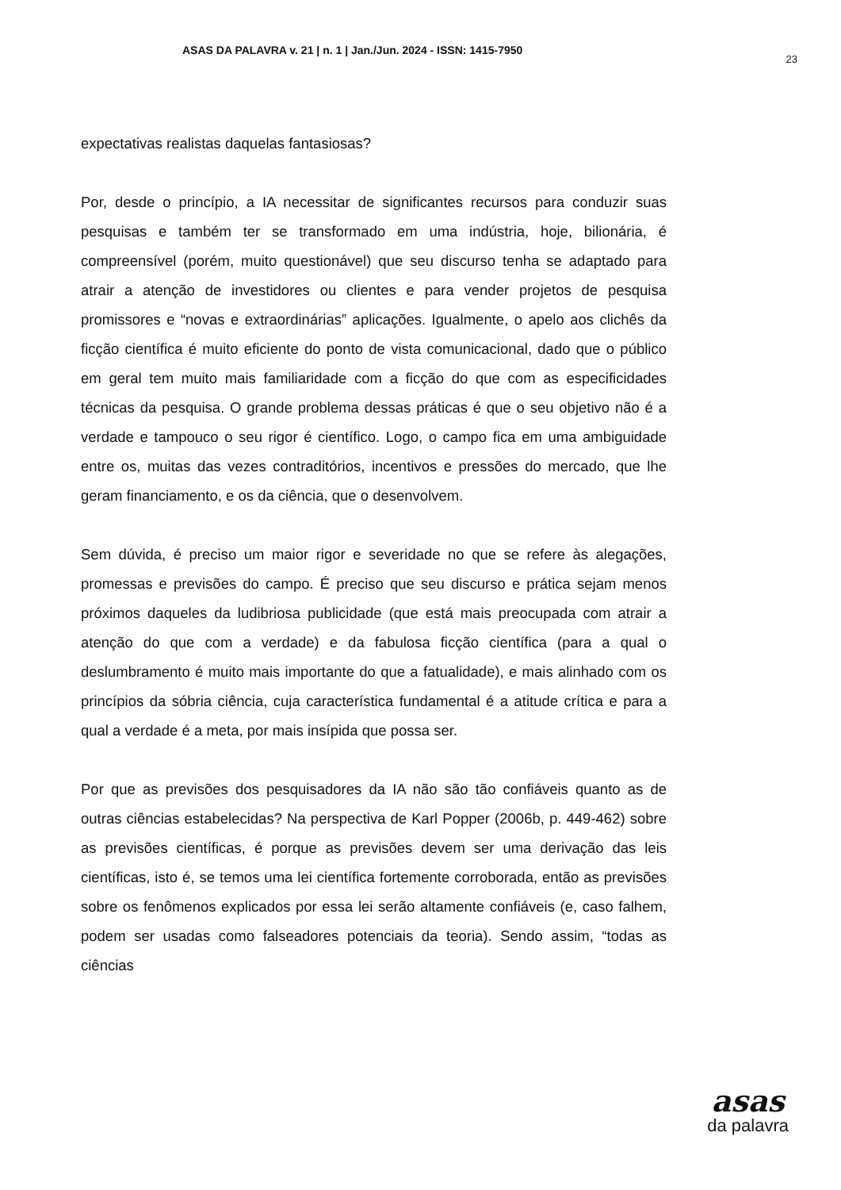ASAS DA PALAVRA v. 21 | n. 1 | Jan./Jun. 2024 - ISSN: 1415-7950 23
expectativas realistas daquelas fantasiosas?
Por, desde o princípio, a IA necessitar de significantes recursos para conduzir suas pesquisas e também ter se transformado em uma indústria, hoje, bilionária, é compreensível (porém, muito questionável) que seu discurso tenha se adaptado para atrair a atenção de investidores ou clientes e para vender projetos de pesquisa promissores e “novas e extraordinárias” aplicações. Igualmente, o apelo aos clichês da ficção científica é muito eficiente do ponto de vista comunicacional, dado que o público em geral tem muito mais familiaridade com a ficção do que com as especificidades técnicas da pesquisa. O grande problema dessas práticas é que o seu objetivo não é a verdade e tampouco o seu rigor é científico. Logo, o campo fica em uma ambiguidade entre os, muitas das vezes contraditórios, incentivos e pressões do mercado, que lhe geram financiamento, e os da ciência, que o desenvolvem.
Sem dúvida, é preciso um maior rigor e severidade no que se refere às alegações, promessas e previsões do campo. É preciso que seu discurso e prática sejam menos próximos daqueles da ludibriosa publicidade (que está mais preocupada com atrair a atenção do que com a verdade) e da fabulosa ficção científica (para a qual o deslumbramento é muito mais importante do que a fatualidade), e mais alinhado com os princípios da sóbria ciência, cuja característica fundamental é a atitude crítica e para a qual a verdade é a meta, por mais insípida que possa ser.
Por que as previsões dos pesquisadores da IA não são tão confiáveis quanto as de outras ciências estabelecidas? Na perspectiva de Karl Popper (2006b, p. 449-462) sobre as previsões científicas, é porque as previsões devem ser uma derivação das leis científicas, isto é, se temos uma lei científica fortemente corroborada, então as previsões sobre os fenômenos explicados por essa lei serão altamente confiáveis (e, caso falhem, podem ser usadas como falseadores potenciais da teoria). Sendo assim, “todas as ciências
asas
da palavra